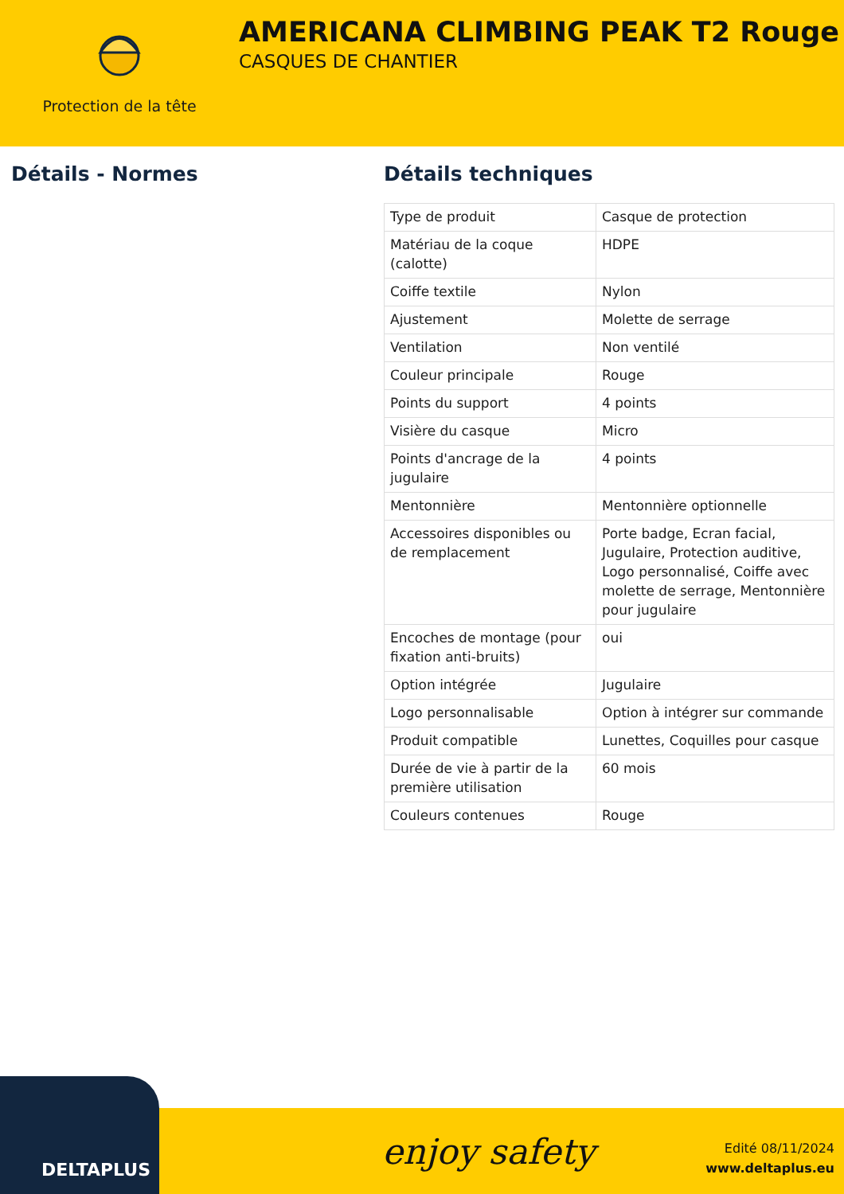Protection de la tête
AMERICANA CLIMBING PEAK T2 Rouge
CASQUES DE CHANTIER
Détails - Normes Détails techniques
| Type de produit | Casque de protection |
| Matériau de la coque (calotte) | HDPE |
| Coiffe textile | Nylon |
| Ajustement | Molette de serrage |
| Ventilation | Non ventilé |
| Couleur principale | Rouge |
| Points du support | 4 points |
| Visière du casque | Micro |
| Points d'ancrage de la jugulaire | 4 points |
| Mentonnière | Mentonnière optionnelle |
| Accessoires disponibles ou de remplacement | Porte badge, Ecran facial, Jugulaire, Protection auditive, Logo personnalisé, Coiffe avec molette de serrage, Mentonnière pour jugulaire |
| Encoches de montage (pour fixation anti-bruits) | oui |
| Option intégrée | Jugulaire |
| Logo personnalisable | Option à intégrer sur commande |
| Produit compatible | Lunettes, Coquilles pour casque |
| Durée de vie à partir de la première utilisation | 60 mois |
| Couleurs contenues | Rouge |
DELTAPLUS enjoy safety
Edité 08/11/2024
www.deltaplus.eu